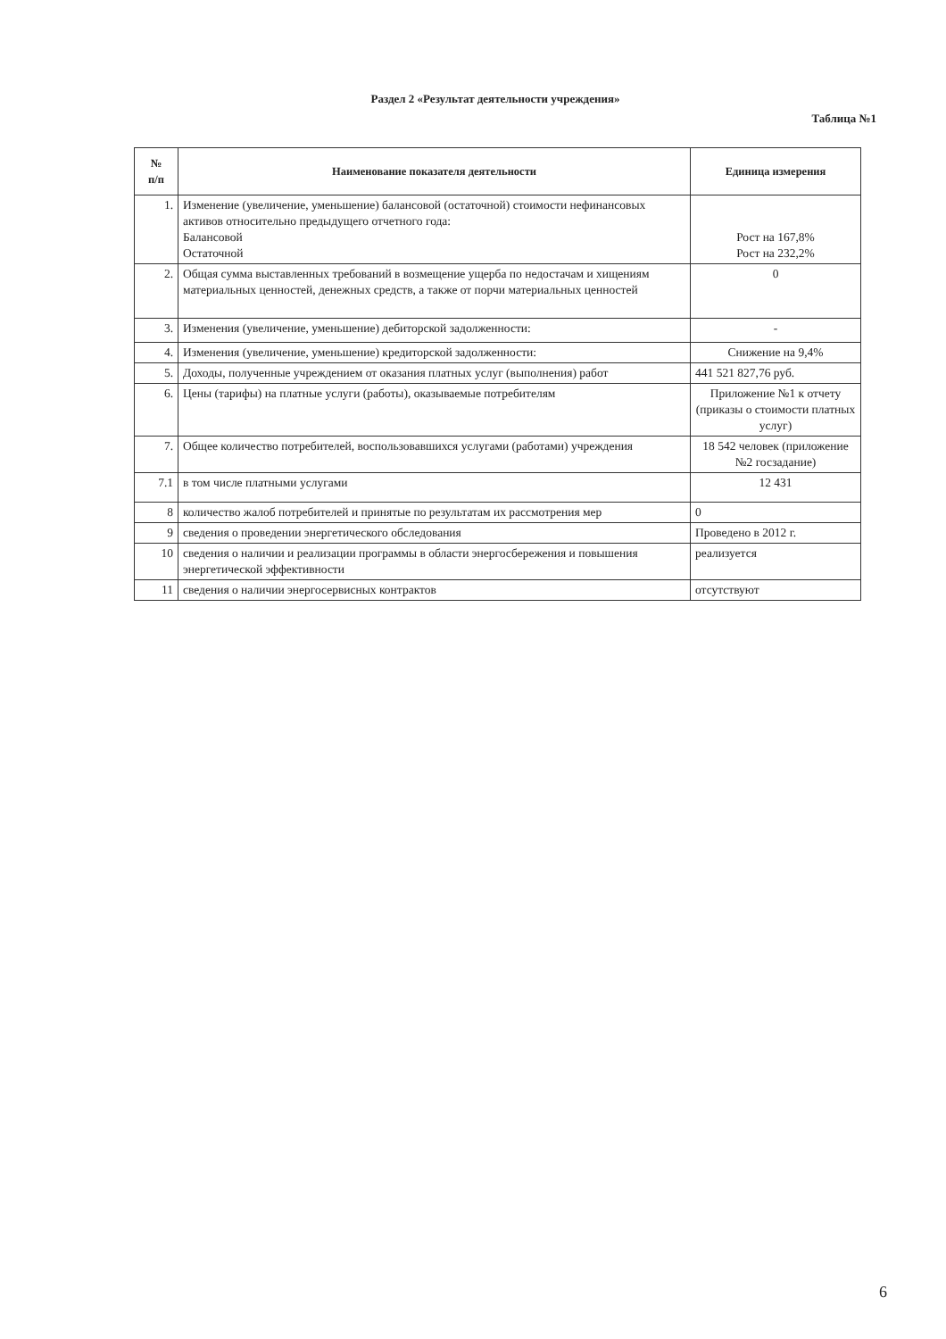Раздел 2 «Результат деятельности учреждения»
Таблица №1
| № п/п | Наименование показателя деятельности | Единица измерения |
| --- | --- | --- |
| 1. | Изменение (увеличение, уменьшение) балансовой (остаточной) стоимости нефинансовых активов относительно предыдущего отчетного года: Балансовой Остаточной | Рост на 167,8% Рост на 232,2% |
| 2. | Общая сумма выставленных требований в возмещение ущерба по недостачам и хищениям материальных ценностей, денежных средств, а также от порчи материальных ценностей | 0 |
| 3. | Изменения (увеличение, уменьшение) дебиторской задолженности: | - |
| 4. | Изменения (увеличение, уменьшение) кредиторской задолженности: | Снижение на 9,4% |
| 5. | Доходы, полученные учреждением от оказания платных услуг (выполнения) работ | 441 521 827,76 руб. |
| 6. | Цены (тарифы) на платные услуги (работы), оказываемые потребителям | Приложение №1 к отчету (приказы о стоимости платных услуг) |
| 7. | Общее количество потребителей, воспользовавшихся услугами (работами) учреждения | 18 542 человек (приложение №2 госзадание) |
| 7.1 | в том числе платными услугами | 12 431 |
| 8 | количество жалоб потребителей и принятые по результатам их рассмотрения мер | 0 |
| 9 | сведения о проведении энергетического обследования | Проведено в 2012 г. |
| 10 | сведения о наличии и реализации программы в области энергосбережения и повышения энергетической эффективности | реализуется |
| 11 | сведения о наличии энергосервисных контрактов | отсутствуют |
6